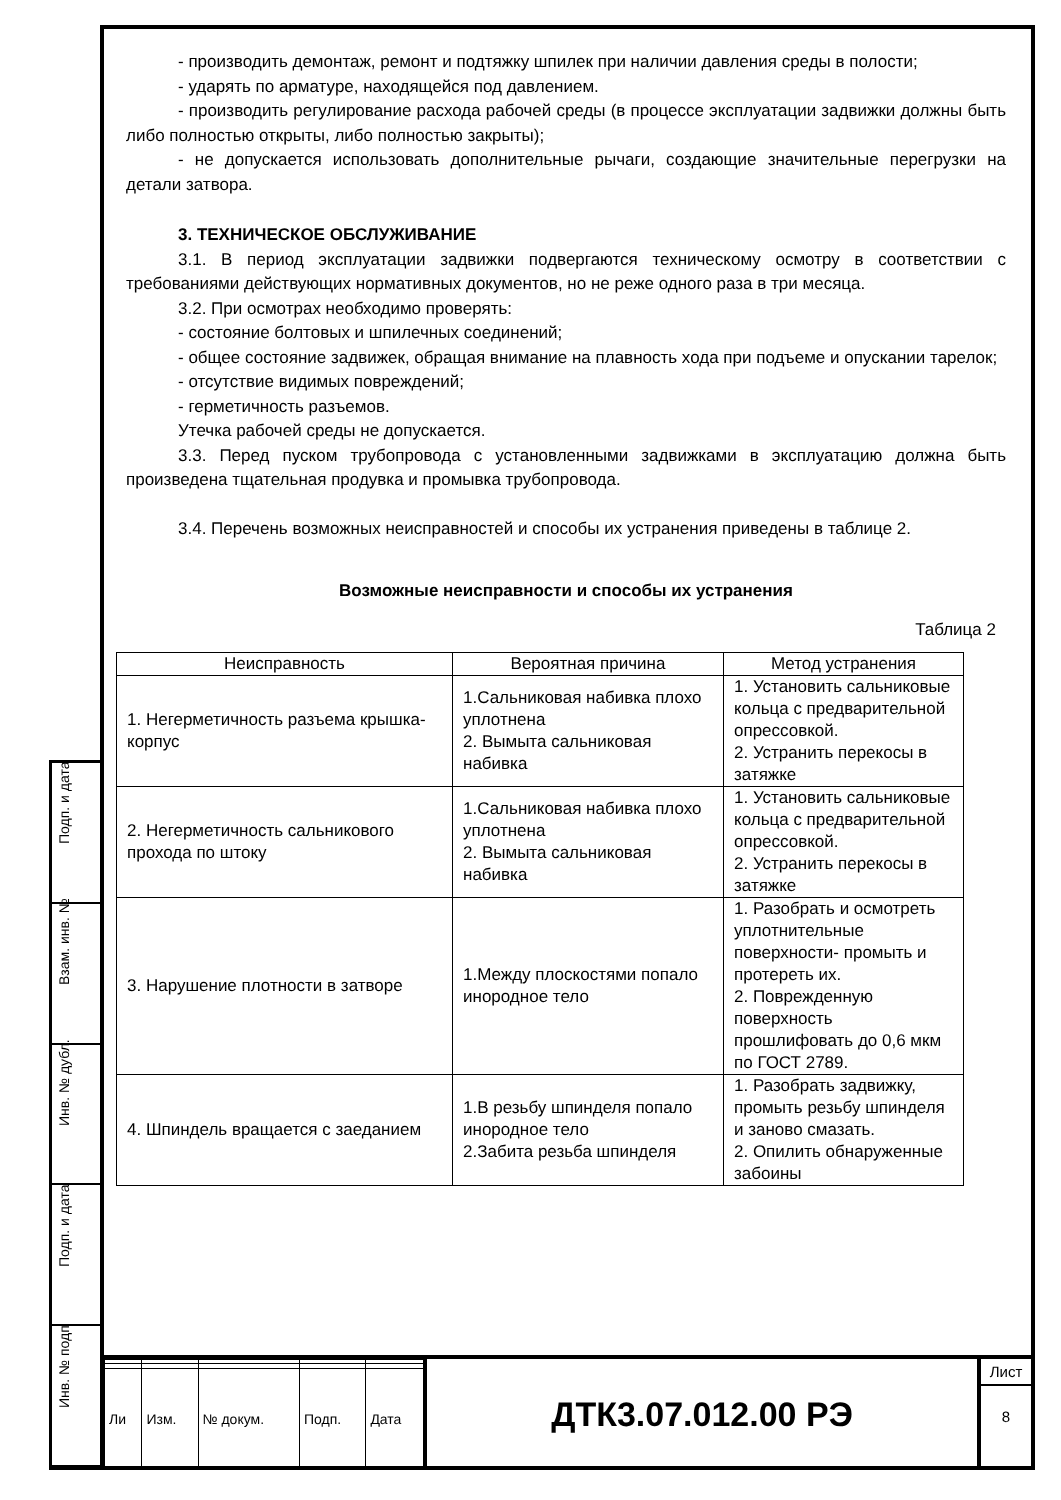Подп. и дата
Взам. инв. №
Инв. № дубл.
Подп. и дата
Инв. № подп
- производить демонтаж, ремонт и подтяжку шпилек при наличии давления среды в полости;
- ударять по арматуре, находящейся под давлением.
- производить регулирование расхода рабочей среды (в процессе эксплуатации задвижки должны быть либо полностью открыты, либо полностью закрыты);
- не допускается использовать дополнительные рычаги, создающие значительные перегрузки на детали затвора.
3. ТЕХНИЧЕСКОЕ ОБСЛУЖИВАНИЕ
3.1. В период эксплуатации задвижки подвергаются техническому осмотру в соответствии с требованиями действующих нормативных документов, но не реже одного раза в три месяца.
3.2. При осмотрах необходимо проверять:
- состояние болтовых и шпилечных соединений;
- общее состояние задвижек, обращая внимание на плавность хода при подъеме и опускании тарелок;
- отсутствие видимых повреждений;
- герметичность разъемов.
Утечка рабочей среды не допускается.
3.3. Перед пуском трубопровода с установленными задвижками в эксплуатацию должна быть произведена тщательная продувка и промывка трубопровода.
3.4. Перечень возможных неисправностей и способы их устранения приведены в таблице 2.
Возможные неисправности и способы их устранения
Таблица 2
| Неисправность | Вероятная причина | Метод устранения |
| --- | --- | --- |
| 1. Негерметичность разъема крышка-корпус | 1.Сальниковая набивка плохо уплотнена 2. Вымыта сальниковая набивка | 1. Установить сальниковые кольца с предварительной опрессовкой. 2. Устранить перекосы в затяжке |
| 2. Негерметичность сальникового прохода по штоку | 1.Сальниковая набивка плохо уплотнена 2. Вымыта сальниковая набивка | 1. Установить сальниковые кольца с предварительной опрессовкой. 2. Устранить перекосы в затяжке |
| 3. Нарушение плотности в затворе | 1.Между плоскостями попало инородное тело | 1. Разобрать и осмотреть уплотнительные поверхности- промыть и протереть их. 2. Поврежденную поверхность прошлифовать до 0,6 мкм по ГОСТ 2789. |
| 4. Шпиндель вращается с заеданием | 1.В резьбу шпинделя попало инородное тело 2.Забита резьба шпинделя | 1. Разобрать задвижку, промыть резьбу шпинделя и заново смазать. 2. Опилить обнаруженные забоины |
| Ли | Изм. | № докум. | Подп. | Дата |
ДТК3.07.012.00 РЭ
Лист
8